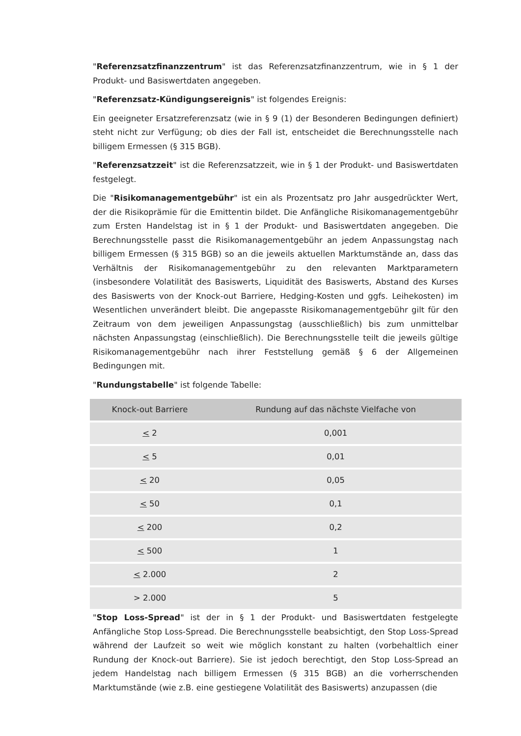"Referenzsatzfinanzzentrum" ist das Referenzsatzfinanzzentrum, wie in § 1 der Produkt- und Basiswertdaten angegeben.
"Referenzsatz-Kündigungsereignis" ist folgendes Ereignis:
Ein geeigneter Ersatzreferenzsatz (wie in § 9 (1) der Besonderen Bedingungen definiert) steht nicht zur Verfügung; ob dies der Fall ist, entscheidet die Berechnungsstelle nach billigem Ermessen (§ 315 BGB).
"Referenzsatzzeit" ist die Referenzsatzzeit, wie in § 1 der Produkt- und Basiswertdaten festgelegt.
Die "Risikomanagementgebühr" ist ein als Prozentsatz pro Jahr ausgedrückter Wert, der die Risikoprämie für die Emittentin bildet. Die Anfängliche Risikomanagementgebühr zum Ersten Handelstag ist in § 1 der Produkt- und Basiswertdaten angegeben. Die Berechnungsstelle passt die Risikomanagementgebühr an jedem Anpassungstag nach billigem Ermessen (§ 315 BGB) so an die jeweils aktuellen Marktumstände an, dass das Verhältnis der Risikomanagementgebühr zu den relevanten Marktparametern (insbesondere Volatilität des Basiswerts, Liquidität des Basiswerts, Abstand des Kurses des Basiswerts von der Knock-out Barriere, Hedging-Kosten und ggfs. Leihekosten) im Wesentlichen unverändert bleibt. Die angepasste Risikomanagementgebühr gilt für den Zeitraum von dem jeweiligen Anpassungstag (ausschließlich) bis zum unmittelbar nächsten Anpassungstag (einschließlich). Die Berechnungsstelle teilt die jeweils gültige Risikomanagementgebühr nach ihrer Feststellung gemäß § 6 der Allgemeinen Bedingungen mit.
"Rundungstabelle" ist folgende Tabelle:
| Knock-out Barriere | Rundung auf das nächste Vielfache von |
| --- | --- |
| < 2 | 0,001 |
| < 5 | 0,01 |
| < 20 | 0,05 |
| < 50 | 0,1 |
| < 200 | 0,2 |
| < 500 | 1 |
| < 2.000 | 2 |
| > 2.000 | 5 |
"Stop Loss-Spread" ist der in § 1 der Produkt- und Basiswertdaten festgelegte Anfängliche Stop Loss-Spread. Die Berechnungsstelle beabsichtigt, den Stop Loss-Spread während der Laufzeit so weit wie möglich konstant zu halten (vorbehaltlich einer Rundung der Knock-out Barriere). Sie ist jedoch berechtigt, den Stop Loss-Spread an jedem Handelstag nach billigem Ermessen (§ 315 BGB) an die vorherrschenden Marktumstände (wie z.B. eine gestiegene Volatilität des Basiswerts) anzupassen (die